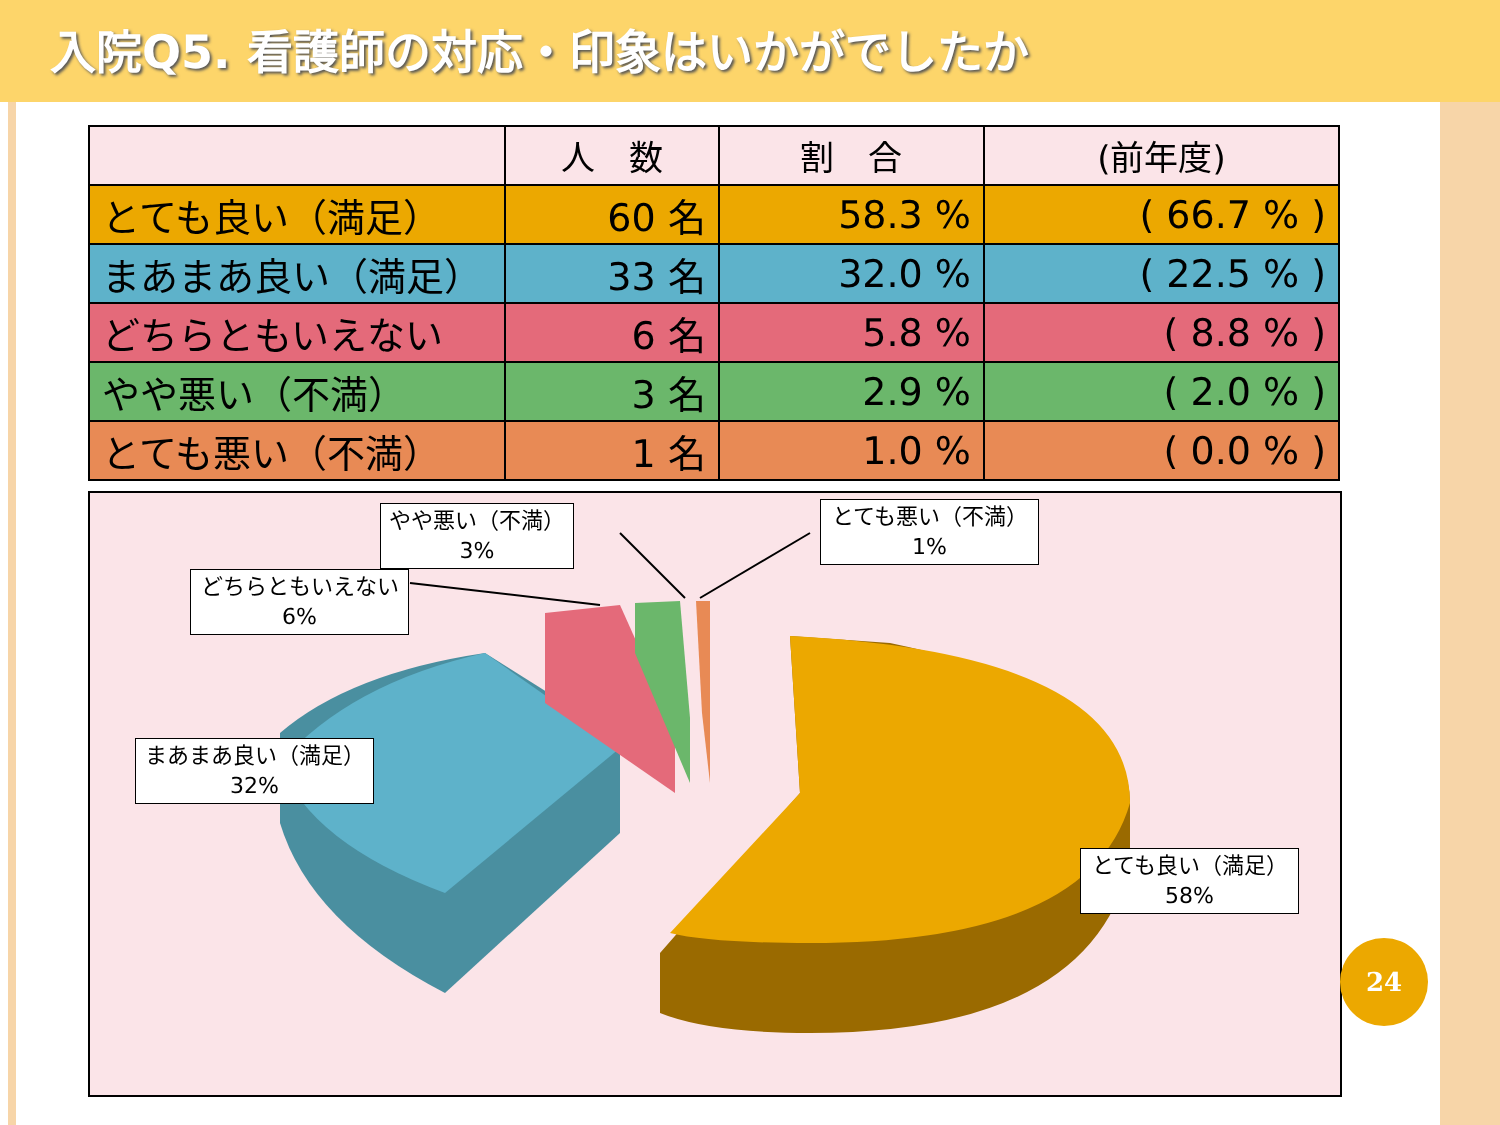入院Q5. 看護師の対応・印象はいかがでしたか
| | 人 数 | 割 合 | (前年度) |
| --- | --- | --- | --- |
| とても良い（満足） | 60 名 | 58.3 % | ( 66.7 % ) |
| まあまあ良い（満足） | 33 名 | 32.0 % | ( 22.5 % ) |
| どちらともいえない | 6 名 | 5.8 % | ( 8.8 % ) |
| やや悪い（不満） | 3 名 | 2.9 % | ( 2.0 % ) |
| とても悪い（不満） | 1 名 | 1.0 % | ( 0.0 % ) |
やや悪い（不満）
3%
とても悪い（不満）
1%
どちらともいえない
6%
まあまあ良い（満足）
32%
とても良い（満足）
58%
24